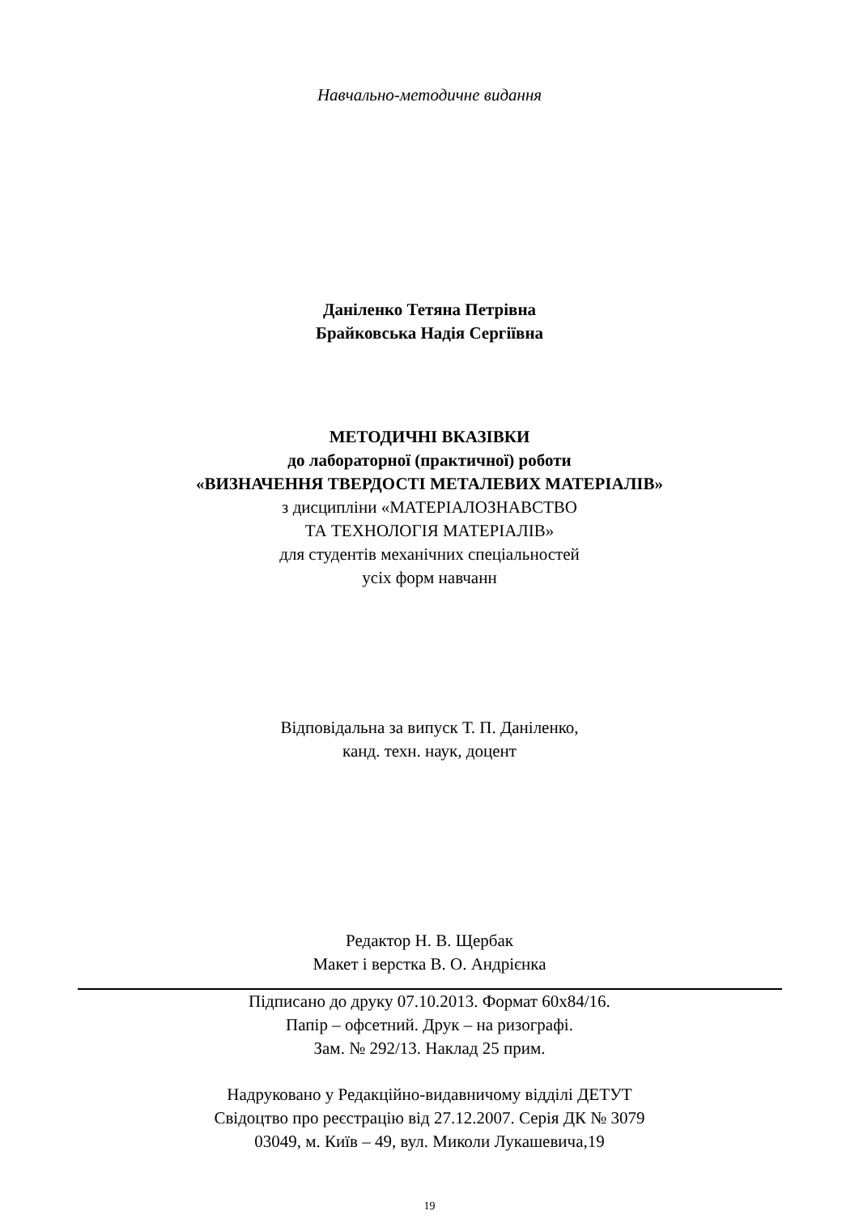Навчально-методичне видання
Даніленко Тетяна Петрівна
Брайковська Надія Сергіївна
МЕТОДИЧНІ ВКАЗІВКИ
до лабораторної (практичної) роботи
«ВИЗНАЧЕННЯ ТВЕРДОСТІ МЕТАЛЕВИХ МАТЕРІАЛІВ»
з дисципліни «МАТЕРІАЛОЗНАВСТВО
ТА ТЕХНОЛОГІЯ МАТЕРІАЛІВ»
для студентів механічних спеціальностей
усіх форм навчанн
Відповідальна за випуск Т. П. Даніленко,
канд. техн. наук, доцент
Редактор Н. В. Щербак
Макет і верстка В. О. Андрієнка
Підписано до друку 07.10.2013. Формат 60х84/16.
Папір – офсетний. Друк – на ризографі.
Зам. № 292/13. Наклад 25 прим.
Надруковано у Редакційно-видавничому відділі ДЕТУТ
Свідоцтво про реєстрацію від 27.12.2007. Серія ДК № 3079
03049, м. Київ – 49, вул. Миколи Лукашевича,19
19